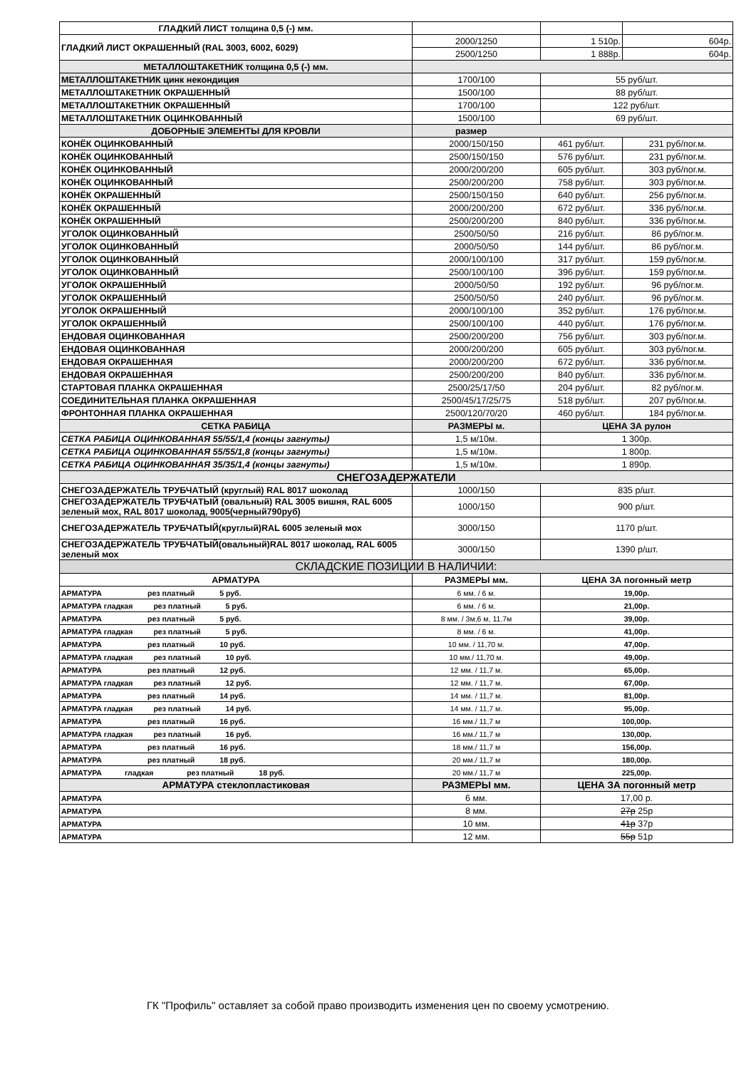| ГЛАДКИЙ ЛИСТ толщина 0,5 (-) мм. | | | |
| ГЛАДКИЙ ЛИСТ ОКРАШЕННЫЙ (RAL 3003, 6002, 6029) | 2000/1250 | 1 510р. | 604р. |
| | 2500/1250 | 1 888р. | 604р. |
| МЕТАЛЛОШТАКЕТНИК толщина 0,5 (-) мм. | | | |
| МЕТАЛЛОШТАКЕТНИК цинк некондиция | 1700/100 | 55 руб/шт. | |
| МЕТАЛЛОШТАКЕТНИК ОКРАШЕННЫЙ | 1500/100 | 88 руб/шт. | |
| МЕТАЛЛОШТАКЕТНИК ОКРАШЕННЫЙ | 1700/100 | 122 руб/шт. | |
| МЕТАЛЛОШТАКЕТНИК ОЦИНКОВАННЫЙ | 1500/100 | 69 руб/шт. | |
| ДОБОРНЫЕ ЭЛЕМЕНТЫ ДЛЯ КРОВЛИ | размер | | |
| КОНЁК ОЦИНКОВАННЫЙ | 2000/150/150 | 461 руб/шт. | 231 руб/пог.м. |
| КОНЁК ОЦИНКОВАННЫЙ | 2500/150/150 | 576 руб/шт. | 231 руб/пог.м. |
| КОНЁК ОЦИНКОВАННЫЙ | 2000/200/200 | 605 руб/шт. | 303 руб/пог.м. |
| КОНЁК ОЦИНКОВАННЫЙ | 2500/200/200 | 758 руб/шт. | 303 руб/пог.м. |
| КОНЁК ОКРАШЕННЫЙ | 2500/150/150 | 640 руб/шт. | 256 руб/пог.м. |
| КОНЁК ОКРАШЕННЫЙ | 2000/200/200 | 672 руб/шт. | 336 руб/пог.м. |
| КОНЁК ОКРАШЕННЫЙ | 2500/200/200 | 840 руб/шт. | 336 руб/пог.м. |
| УГОЛОК ОЦИНКОВАННЫЙ | 2500/50/50 | 216 руб/шт. | 86 руб/пог.м. |
| УГОЛОК ОЦИНКОВАННЫЙ | 2000/50/50 | 144 руб/шт. | 86 руб/пог.м. |
| УГОЛОК ОЦИНКОВАННЫЙ | 2000/100/100 | 317 руб/шт. | 159 руб/пог.м. |
| УГОЛОК ОЦИНКОВАННЫЙ | 2500/100/100 | 396 руб/шт. | 159 руб/пог.м. |
| УГОЛОК ОКРАШЕННЫЙ | 2000/50/50 | 192 руб/шт. | 96 руб/пог.м. |
| УГОЛОК ОКРАШЕННЫЙ | 2500/50/50 | 240 руб/шт. | 96 руб/пог.м. |
| УГОЛОК ОКРАШЕННЫЙ | 2000/100/100 | 352 руб/шт. | 176 руб/пог.м. |
| УГОЛОК ОКРАШЕННЫЙ | 2500/100/100 | 440 руб/шт. | 176 руб/пог.м. |
| ЕНДОВАЯ ОЦИНКОВАННАЯ | 2500/200/200 | 756 руб/шт. | 303 руб/пог.м. |
| ЕНДОВАЯ ОЦИНКОВАННАЯ | 2000/200/200 | 605 руб/шт. | 303 руб/пог.м. |
| ЕНДОВАЯ ОКРАШЕННАЯ | 2000/200/200 | 672 руб/шт. | 336 руб/пог.м. |
| ЕНДОВАЯ ОКРАШЕННАЯ | 2500/200/200 | 840 руб/шт. | 336 руб/пог.м. |
| СТАРТОВАЯ ПЛАНКА ОКРАШЕННАЯ | 2500/25/17/50 | 204 руб/шт. | 82 руб/пог.м. |
| СОЕДИНИТЕЛЬНАЯ ПЛАНКА ОКРАШЕННАЯ | 2500/45/17/25/75 | 518 руб/шт. | 207 руб/пог.м. |
| ФРОНТОННАЯ ПЛАНКА ОКРАШЕННАЯ | 2500/120/70/20 | 460 руб/шт. | 184 руб/пог.м. |
| СЕТКА РАБИЦА | РАЗМЕРЫ м. | ЦЕНА ЗА рулон | |
| СЕТКА РАБИЦА ОЦИНКОВАННАЯ 55/55/1,4 (концы загнуты) | 1,5 м/10м. | 1 300р. | |
| СЕТКА РАБИЦА ОЦИНКОВАННАЯ 55/55/1,8 (концы загнуты) | 1,5 м/10м. | 1 800р. | |
| СЕТКА РАБИЦА ОЦИНКОВАННАЯ 35/35/1,4 (концы загнуты) | 1,5 м/10м. | 1 890р. | |
| СНЕГОЗАДЕРЖАТЕЛИ | | | |
| СНЕГОЗАДЕРЖАТЕЛЬ ТРУБЧАТЫЙ (круглый) RAL 8017 шоколад | 1000/150 | 835 р/шт. | |
| СНЕГОЗАДЕРЖАТЕЛЬ ТРУБЧАТЫЙ (овальный) RAL 3005 вишня, RAL 6005 зеленый мох, RAL 8017 шоколад, 9005(черный790руб) | 1000/150 | 900 р/шт. | |
| СНЕГОЗАДЕРЖАТЕЛЬ ТРУБЧАТЫЙ(круглый)RAL 6005 зеленый мох | 3000/150 | 1170 р/шт. | |
| СНЕГОЗАДЕРЖАТЕЛЬ ТРУБЧАТЫЙ(овальный)RAL 8017 шоколад, RAL 6005 зеленый мох | 3000/150 | 1390 р/шт. | |
| СКЛАДСКИЕ ПОЗИЦИИ В НАЛИЧИИ: | | | |
| АРМАТУРА | РАЗМЕРЫ мм. | ЦЕНА ЗА погонный метр | |
| АРМАТУРА рез платный 5 руб. | 6 мм. / 6 м. | 19,00р. | |
| АРМАТУРА гладкая рез платный 5 руб. | 6 мм. / 6 м. | 21,00р. | |
| АРМАТУРА рез платный 5 руб. | 8 мм. / 3м,6 м, 11.7м | 39,00р. | |
| АРМАТУРА гладкая рез платный 5 руб. | 8 мм. / 6 м. | 41,00р. | |
| АРМАТУРА рез платный 10 руб. | 10 мм. / 11,70 м. | 47,00р. | |
| АРМАТУРА гладкая рез платный 10 руб. | 10 мм./ 11,70 м. | 49,00р. | |
| АРМАТУРА рез платный 12 руб. | 12 мм. / 11,7 м. | 65,00р. | |
| АРМАТУРА гладкая рез платный 12 руб. | 12 мм. / 11,7 м. | 67,00р. | |
| АРМАТУРА рез платный 14 руб. | 14 мм. / 11,7 м. | 81,00р. | |
| АРМАТУРА гладкая рез платный 14 руб. | 14 мм. / 11,7 м. | 95,00р. | |
| АРМАТУРА рез платный 16 руб. | 16 мм./ 11,7 м | 100,00р. | |
| АРМАТУРА гладкая рез платный 16 руб. | 16 мм./ 11,7 м | 130,00р. | |
| АРМАТУРА рез платный 16 руб. | 18 мм./ 11,7 м | 156,00р. | |
| АРМАТУРА рез платный 18 руб. | 20 мм./ 11,7 м | 180,00р. | |
| АРМАТУРА гладкая рез платный 18 руб. | 20 мм./ 11,7 м | 225,00р. | |
| АРМАТУРА стеклопластиковая | РАЗМЕРЫ мм. | ЦЕНА ЗА погонный метр | |
| АРМАТУРА | 6 мм. | 17,00 р. | |
| АРМАТУРА | 8 мм. | 27р 25р | |
| АРМАТУРА | 10 мм. | 41р 37р | |
| АРМАТУРА | 12 мм. | 55р 51р | |
ГК "Профиль" оставляет за собой право производить изменения цен по своему усмотрению.